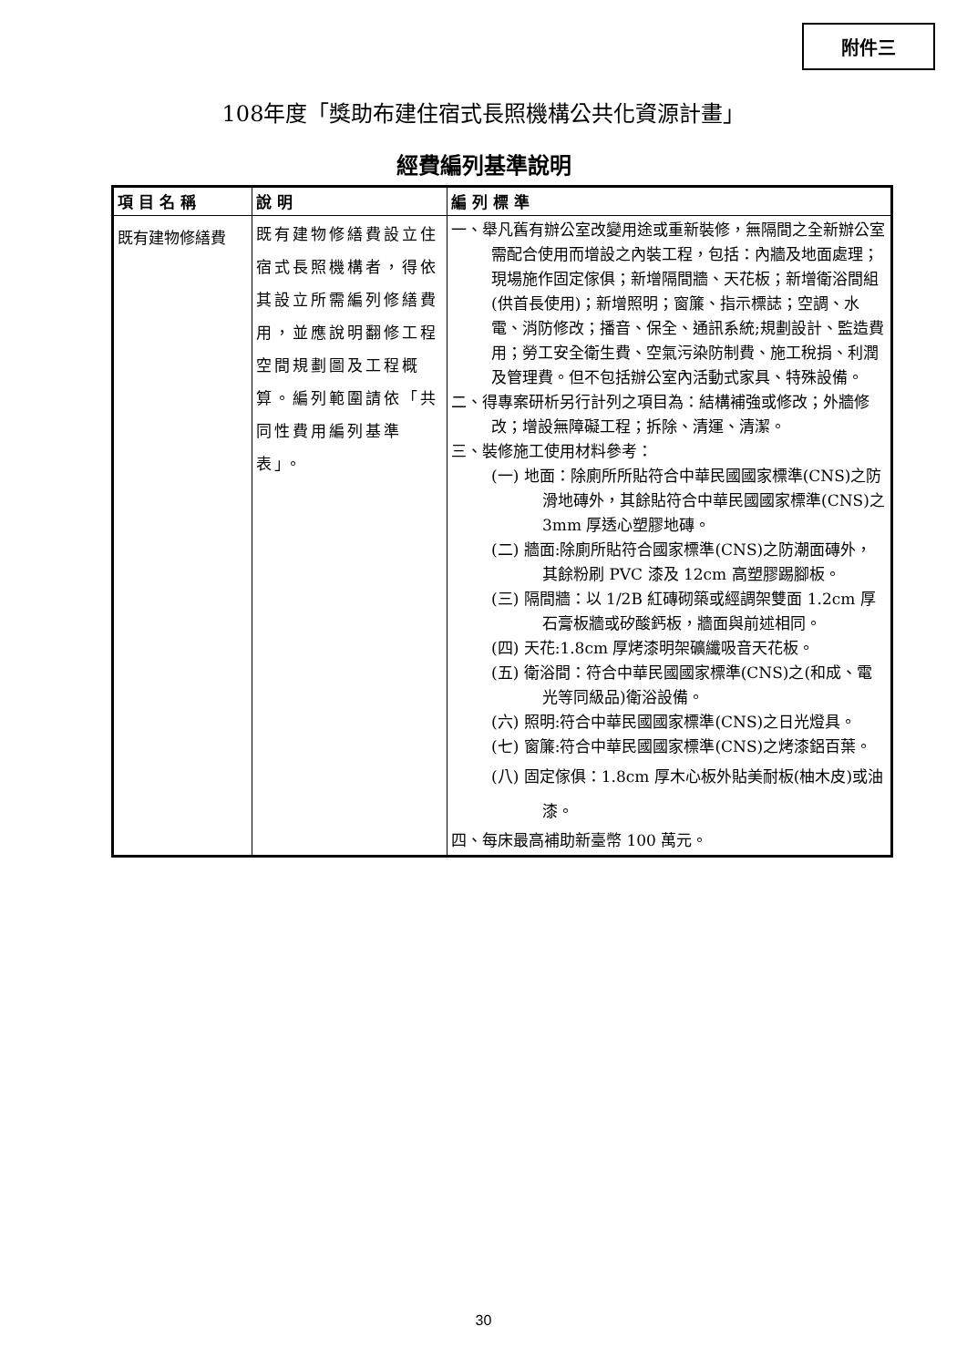附件三
108年度「獎助布建住宿式長照機構公共化資源計畫」
經費編列基準說明
| 項 目 名 稱 | 說 明 | 編 列 標 準 |
| --- | --- | --- |
| 既有建物修繕費 | 既有建物修繕費設立住宿式長照機構者，得依其設立所需編列修繕費用，並應說明翻修工程空間規劃圖及工程概算。編列範圍請依「共同性費用編列基準表」。 | 一、舉凡舊有辦公室改變用途或重新裝修，無隔間之全新辦公室需配合使用而增設之內裝工程，包括：內牆及地面處理；現場施作固定傢俱；新增隔間牆、天花板；新增衛浴間組(供首長使用)；新增照明；窗簾、指示標誌；空調、水電、消防修改；播音、保全、通訊系統;規劃設計、監造費用；勞工安全衛生費、空氣污染防制費、施工稅捐、利潤及管理費。但不包括辦公室內活動式家具、特殊設備。 二、得專案研析另行計列之項目為：結構補強或修改；外牆修改；增設無障礙工程；拆除、清運、清潔。 三、裝修施工使用材料參考： (一) 地面：除廁所所貼符合中華民國國家標準(CNS)之防滑地磚外，其餘貼符合中華民國國家標準(CNS)之 3mm 厚透心塑膠地磚。 (二) 牆面:除廁所貼符合國家標準(CNS)之防潮面磚外，其餘粉刷 PVC 漆及 12cm 高塑膠踢腳板。 (三) 隔間牆：以 1/2B 紅磚砌築或經調架雙面 1.2cm 厚石膏板牆或矽酸鈣板，牆面與前述相同。 (四) 天花:1.8cm 厚烤漆明架礦纖吸音天花板。 (五) 衛浴間：符合中華民國國家標準(CNS)之(和成、電光等同級品)衛浴設備。 (六) 照明:符合中華民國國家標準(CNS)之日光燈具。 (七) 窗簾:符合中華民國國家標準(CNS)之烤漆鋁百葉。 (八) 固定傢俱：1.8cm 厚木心板外貼美耐板(柚木皮)或油漆。 四、每床最高補助新臺幣 100 萬元。 |
30